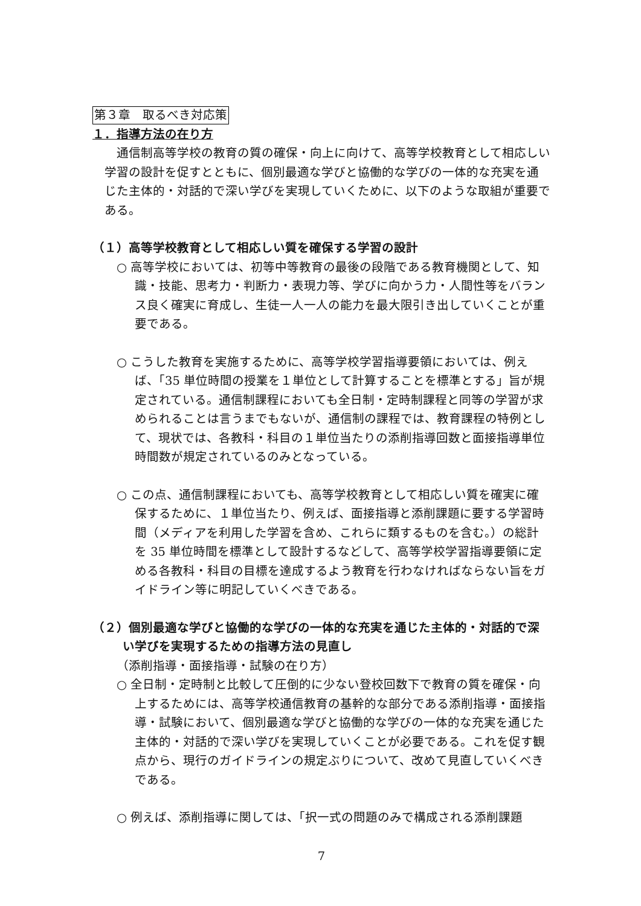第３章　取るべき対応策
１．指導方法の在り方
通信制高等学校の教育の質の確保・向上に向けて、高等学校教育として相応しい学習の設計を促すとともに、個別最適な学びと協働的な学びの一体的な充実を通じた主体的・対話的で深い学びを実現していくために、以下のような取組が重要である。
（１）高等学校教育として相応しい質を確保する学習の設計
○ 高等学校においては、初等中等教育の最後の段階である教育機関として、知識・技能、思考力・判断力・表現力等、学びに向かう力・人間性等をバランス良く確実に育成し、生徒一人一人の能力を最大限引き出していくことが重要である。
○ こうした教育を実施するために、高等学校学習指導要領においては、例えば、「35 単位時間の授業を１単位として計算することを標準とする」旨が規定されている。通信制課程においても全日制・定時制課程と同等の学習が求められることは言うまでもないが、通信制の課程では、教育課程の特例として、現状では、各教科・科目の１単位当たりの添削指導回数と面接指導単位時間数が規定されているのみとなっている。
○ この点、通信制課程においても、高等学校教育として相応しい質を確実に確保するために、１単位当たり、例えば、面接指導と添削課題に要する学習時間（メディアを利用した学習を含め、これらに類するものを含む。）の総計を 35 単位時間を標準として設計するなどして、高等学校学習指導要領に定める各教科・科目の目標を達成するよう教育を行わなければならない旨をガイドライン等に明記していくべきである。
（２）個別最適な学びと協働的な学びの一体的な充実を通じた主体的・対話的で深い学びを実現するための指導方法の見直し
（添削指導・面接指導・試験の在り方）
○ 全日制・定時制と比較して圧倒的に少ない登校回数下で教育の質を確保・向上するためには、高等学校通信教育の基幹的な部分である添削指導・面接指導・試験において、個別最適な学びと協働的な学びの一体的な充実を通じた主体的・対話的で深い学びを実現していくことが必要である。これを促す観点から、現行のガイドラインの規定ぶりについて、改めて見直していくべきである。
○ 例えば、添削指導に関しては、「択一式の問題のみで構成される添削課題
7